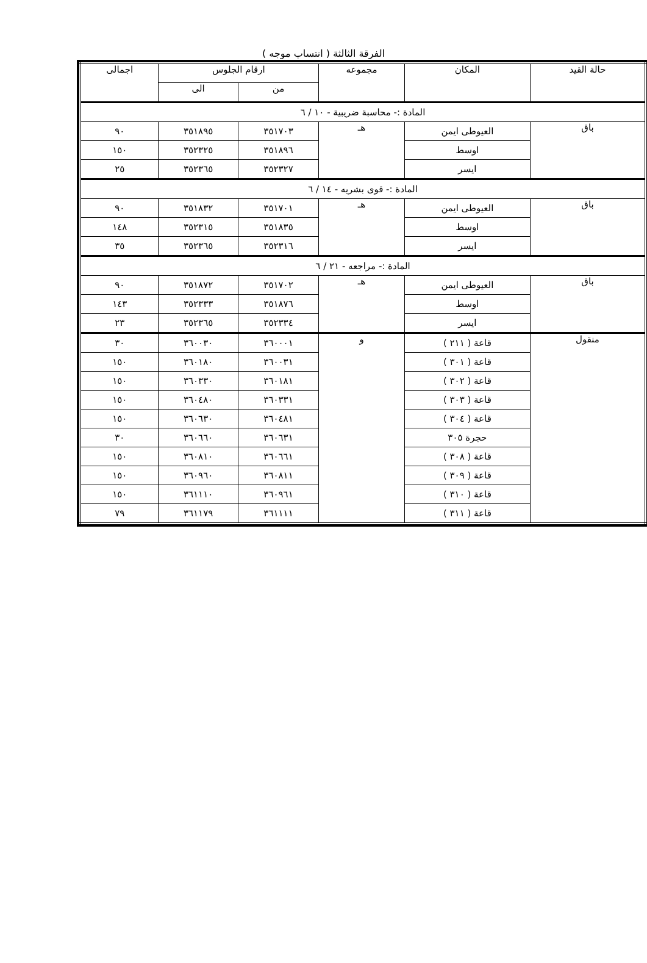الفرقة الثالثة ( انتساب موجه )
| حالة القيد | المكان | مجموعه | ارقام الجلوس | | اجمالى |
| --- | --- | --- | --- | --- | --- |
| | | | من | الى | |
| المادة :- محاسبة ضريبية - ١٠ / ٦ | | | | | |
| باق | العيوطى ايمن | هـ | ٣٥١٧٠٣ | ٣٥١٨٩٥ | ٩٠ |
| | اوسط | | ٣٥١٨٩٦ | ٣٥٢٣٢٥ | ١٥٠ |
| | ايسر | | ٣٥٢٣٢٧ | ٣٥٢٣٦٥ | ٢٥ |
| المادة :- قوى بشريه - ١٤ / ٦ | | | | | |
| باق | العيوطى ايمن | هـ | ٣٥١٧٠١ | ٣٥١٨٣٢ | ٩٠ |
| | اوسط | | ٣٥١٨٣٥ | ٣٥٢٣١٥ | ١٤٨ |
| | ايسر | | ٣٥٢٣١٦ | ٣٥٢٣٦٥ | ٣٥ |
| المادة :- مراجعه - ٢١ / ٦ | | | | | |
| باق | العيوطى ايمن | هـ | ٣٥١٧٠٢ | ٣٥١٨٧٢ | ٩٠ |
| | اوسط | | ٣٥١٨٧٦ | ٣٥٢٣٣٣ | ١٤٣ |
| | ايسر | | ٣٥٢٣٣٤ | ٣٥٢٣٦٥ | ٢٣ |
| منقول | قاعة ( ٢١١ ) | و | ٣٦٠٠٠١ | ٣٦٠٠٣٠ | ٣٠ |
| | قاعة ( ٣٠١ ) | | ٣٦٠٠٣١ | ٣٦٠١٨٠ | ١٥٠ |
| | قاعة ( ٣٠٢ ) | | ٣٦٠١٨١ | ٣٦٠٣٣٠ | ١٥٠ |
| | قاعة ( ٣٠٣ ) | | ٣٦٠٣٣١ | ٣٦٠٤٨٠ | ١٥٠ |
| | قاعة ( ٣٠٤ ) | | ٣٦٠٤٨١ | ٣٦٠٦٣٠ | ١٥٠ |
| | حجرة ٣٠٥ | | ٣٦٠٦٣١ | ٣٦٠٦٦٠ | ٣٠ |
| | قاعة ( ٣٠٨ ) | | ٣٦٠٦٦١ | ٣٦٠٨١٠ | ١٥٠ |
| | قاعة ( ٣٠٩ ) | | ٣٦٠٨١١ | ٣٦٠٩٦٠ | ١٥٠ |
| | قاعة ( ٣١٠ ) | | ٣٦٠٩٦١ | ٣٦١١١٠ | ١٥٠ |
| | قاعة ( ٣١١ ) | | ٣٦١١١١ | ٣٦١١٧٩ | ٧٩ |